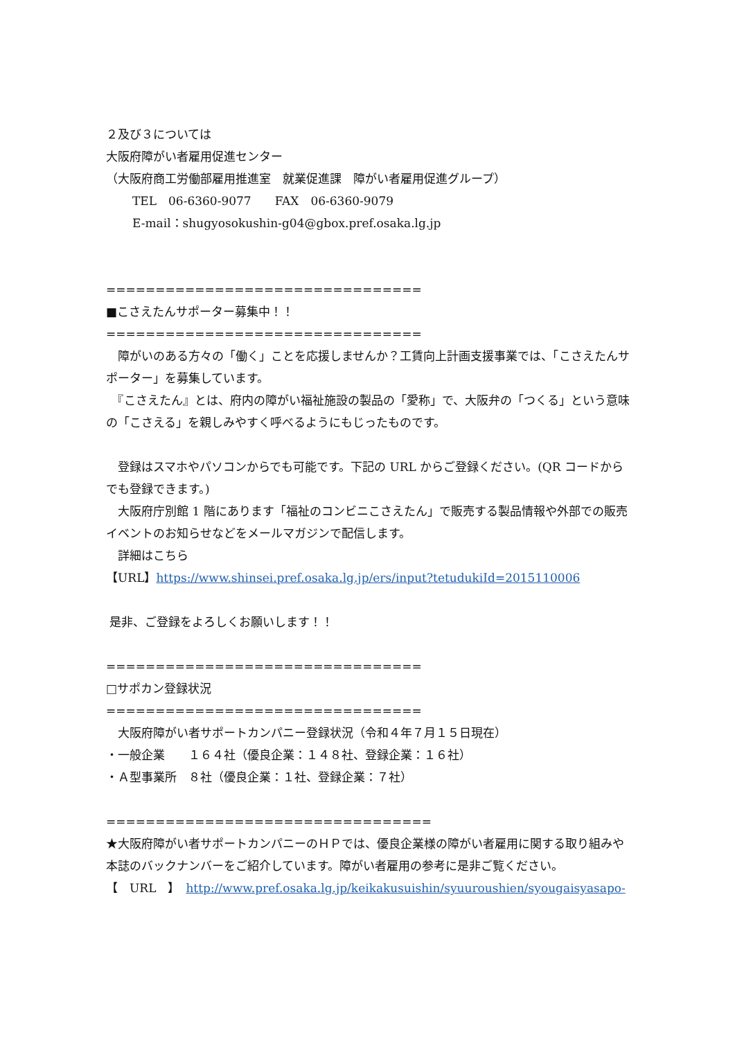２及び３については
大阪府障がい者雇用促進センター
（大阪府商工労働部雇用推進室　就業促進課　障がい者雇用促進グループ）
TEL　06-6360-9077　　FAX　06-6360-9079
E-mail：shugyosokushin-g04@gbox.pref.osaka.lg.jp
================================
■こさえたんサポーター募集中！！
================================
　障がいのある方々の「働く」ことを応援しませんか？工賃向上計画支援事業では、「こさえたんサポーター」を募集しています。
　『こさえたん』とは、府内の障がい福祉施設の製品の「愛称」で、大阪弁の「つくる」という意味の「こさえる」を親しみやすく呼べるようにもじったものです。
　登録はスマホやパソコンからでも可能です。下記の URL からご登録ください。(QR コードからでも登録できます。)
　大阪府庁別館 1 階にあります「福祉のコンビニこさえたん」で販売する製品情報や外部での販売イベントのお知らせなどをメールマガジンで配信します。
　詳細はこちら
【URL】https://www.shinsei.pref.osaka.lg.jp/ers/input?tetudukiId=2015110006
是非、ご登録をよろしくお願いします！！
================================
□サポカン登録状況
================================
　大阪府障がい者サポートカンパニー登録状況（令和４年７月１５日現在）
・一般企業　　１６４社（優良企業：１４８社、登録企業：１６社）
・Ａ型事業所　８社（優良企業：１社、登録企業：７社）
=================================
★大阪府障がい者サポートカンパニーのＨＰでは、優良企業様の障がい者雇用に関する取り組みや本誌のバックナンバーをご紹介しています。障がい者雇用の参考に是非ご覧ください。
【　URL　】　http://www.pref.osaka.lg.jp/keikakusuishin/syuuroushien/syougaisyasapo-